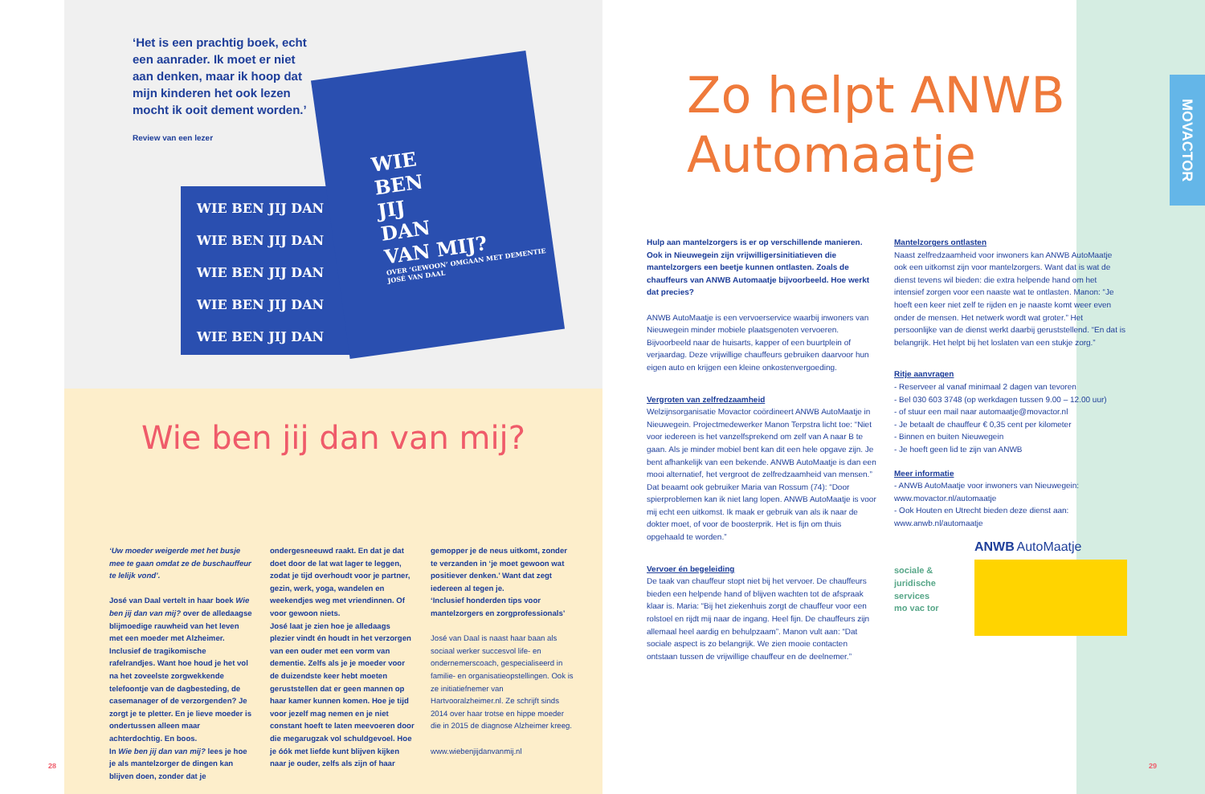‘Het is een prachtig boek, echt een aanrader. Ik moet er niet aan denken, maar ik hoop dat mijn kinderen het ook lezen mocht ik ooit dement worden.’
Review van een lezer
WIE BEN JIJ DAN
WIE BEN JIJ DAN
WIE BEN JIJ DAN
WIE BEN JIJ DAN
WIE BEN JIJ DAN
WIE
BEN
JIJ
DAN
VAN MIJ?
OVER ‘GEWOON’ OMGAAN MET DEMENTIE JOSÉ VAN DAAL
Wie ben jij dan van mij?
‘Uw moeder weigerde met het busje mee te gaan omdat ze de buschauffeur te lelijk vond’.
José van Daal vertelt in haar boek Wie ben jij dan van mij? over de alledaagse blijmoedige rauwheid van het leven met een moeder met Alzheimer.
Inclusief de tragikomische rafelrandjes. Want hoe houd je het vol na het zoveelste zorgwekkende telefoontje van de dagbesteding, de casemanager of de verzorgenden? Je zorgt je te pletter. En je lieve moeder is ondertussen alleen maar achterdochtig. En boos.
In Wie ben jij dan van mij? lees je hoe je als mantelzorger de dingen kan blijven doen, zonder dat je
ondergesneeuwd raakt. En dat je dat doet door de lat wat lager te leggen, zodat je tijd overhoudt voor je partner, gezin, werk, yoga, wandelen en weekendjes weg met vriendinnen. Of voor gewoon niets.
José laat je zien hoe je alledaags plezier vindt én houdt in het verzorgen van een ouder met een vorm van dementie. Zelfs als je je moeder voor de duizendste keer hebt moeten geruststellen dat er geen mannen op haar kamer kunnen komen. Hoe je tijd voor jezelf mag nemen en je niet constant hoeft te laten meevoeren door die megarugzak vol schuldgevoel. Hoe je óók met liefde kunt blijven kijken naar je ouder, zelfs als zijn of haar
gemopper je de neus uitkomt, zonder te verzanden in ‘je moet gewoon wat positiever denken.’ Want dat zegt iedereen al tegen je.
‘Inclusief honderden tips voor mantelzorgers en zorgprofessionals’
José van Daal is naast haar baan als sociaal werker succesvol life- en ondernemerscoach, gespecialiseerd in familie- en organisatieopstellingen. Ook is ze initiatiefnemer van Hartvooralzheimer.nl. Ze schrijft sinds 2014 over haar trotse en hippe moeder die in 2015 de diagnose Alzheimer kreeg.
www.wiebenjijdanvanmij.nl
28
MOVACTOR
Zo helpt ANWB
Automaatje
Hulp aan mantelzorgers is er op verschillende manieren. Ook in Nieuwegein zijn vrijwilligersinitiatieven die mantelzorgers een beetje kunnen ontlasten. Zoals de chauffeurs van ANWB Automaatje bijvoorbeeld. Hoe werkt dat precies?
ANWB AutoMaatje is een vervoerservice waarbij inwoners van Nieuwegein minder mobiele plaatsgenoten vervoeren. Bijvoorbeeld naar de huisarts, kapper of een buurtplein of verjaardag. Deze vrijwillige chauffeurs gebruiken daarvoor hun eigen auto en krijgen een kleine onkostenvergoeding.
Vergroten van zelfredzaamheid
Welzijnsorganisatie Movactor coördineert ANWB AutoMaatje in Nieuwegein. Projectmedewerker Manon Terpstra licht toe: “Niet voor iedereen is het vanzelfsprekend om zelf van A naar B te gaan. Als je minder mobiel bent kan dit een hele opgave zijn. Je bent afhankelijk van een bekende. ANWB AutoMaatje is dan een mooi alternatief, het vergroot de zelfredzaamheid van mensen.” Dat beaamt ook gebruiker Maria van Rossum (74): “Door spierproblemen kan ik niet lang lopen. ANWB AutoMaatje is voor mij echt een uitkomst. Ik maak er gebruik van als ik naar de dokter moet, of voor de boosterprik. Het is fijn om thuis opgehaald te worden.”
Vervoer én begeleiding
De taak van chauffeur stopt niet bij het vervoer. De chauffeurs bieden een helpende hand of blijven wachten tot de afspraak klaar is. Maria: “Bij het ziekenhuis zorgt de chauffeur voor een rolstoel en rijdt mij naar de ingang. Heel fijn. De chauffeurs zijn allemaal heel aardig en behulpzaam”. Manon vult aan: “Dat sociale aspect is zo belangrijk. We zien mooie contacten ontstaan tussen de vrijwillige chauffeur en de deelnemer.”
Mantelzorgers ontlasten
Naast zelfredzaamheid voor inwoners kan ANWB AutoMaatje ook een uitkomst zijn voor mantelzorgers. Want dat is wat de dienst tevens wil bieden: die extra helpende hand om het intensief zorgen voor een naaste wat te ontlasten. Manon: “Je hoeft een keer niet zelf te rijden en je naaste komt weer even onder de mensen. Het netwerk wordt wat groter.” Het persoonlijke van de dienst werkt daarbij geruststellend. “En dat is belangrijk. Het helpt bij het loslaten van een stukje zorg.”
Ritje aanvragen
- Reserveer al vanaf minimaal 2 dagen van tevoren
- Bel 030 603 3748 (op werkdagen tussen 9.00 – 12.00 uur)
- of stuur een mail naar automaatje@movactor.nl
- Je betaalt de chauffeur € 0,35 cent per kilometer
- Binnen en buiten Nieuwegein
- Je hoeft geen lid te zijn van ANWB
Meer informatie
- ANWB AutoMaatje voor inwoners van Nieuwegein: www.movactor.nl/automaatje
- Ook Houten en Utrecht bieden deze dienst aan: www.anwb.nl/automaatje
sociale & juridische services
mo vac tor
ANWB AutoMaatje
29